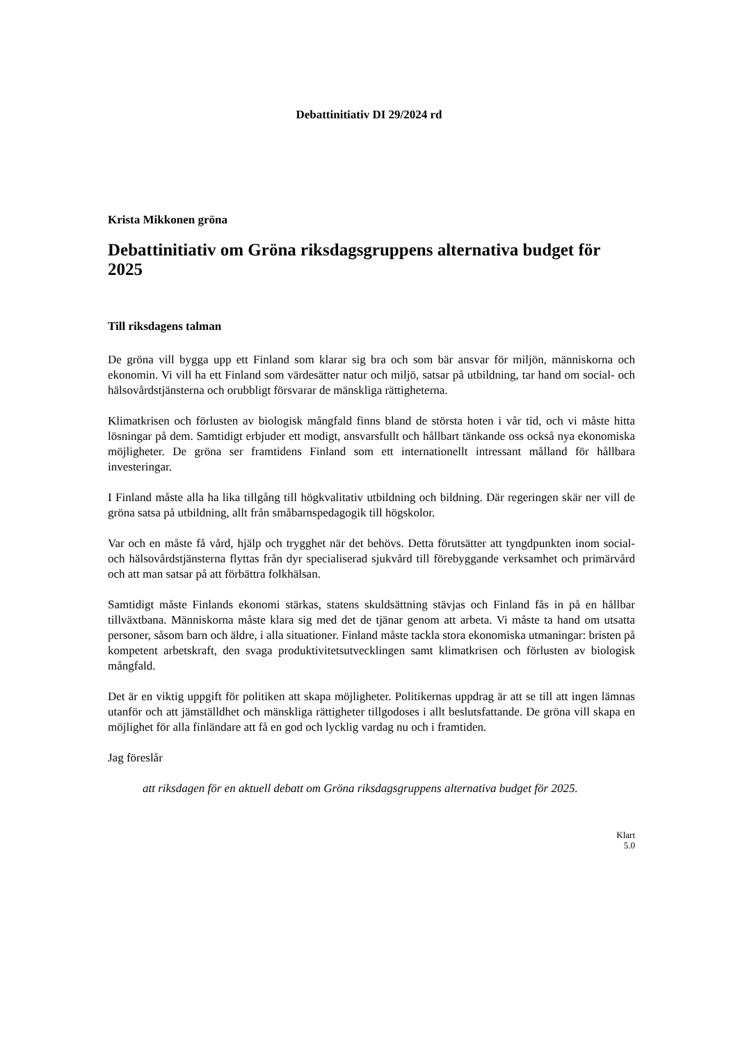Debattinitiativ DI 29/2024 rd
Krista Mikkonen gröna
Debattinitiativ om Gröna riksdagsgruppens alternativa budget för 2025
Till riksdagens talman
De gröna vill bygga upp ett Finland som klarar sig bra och som bär ansvar för miljön, människ­orna och ekonomin. Vi vill ha ett Finland som värdesätter natur och miljö, satsar på utbildning, tar hand om social- och hälsovårdstjänsterna och orubbligt försvarar de mänskliga rättigheterna.
Klimatkrisen och förlusten av biologisk mångfald finns bland de största hoten i vår tid, och vi måste hitta lösningar på dem. Samtidigt erbjuder ett modigt, ansvarsfullt och hållbart tänkande oss också nya ekonomiska möjligheter. De gröna ser framtidens Finland som ett internationellt intressant målland för hållbara investeringar.
I Finland måste alla ha lika tillgång till högkvalitativ utbildning och bildning. Där regeringen skär ner vill de gröna satsa på utbildning, allt från småbarnspedagogik till högskolor.
Var och en måste få vård, hjälp och trygghet när det behövs. Detta förutsätter att tyngdpunkten inom social- och hälsovårdstjänsterna flyttas från dyr specialiserad sjukvård till förebyggande verksamhet och primärvård och att man satsar på att förbättra folkhälsan.
Samtidigt måste Finlands ekonomi stärkas, statens skuldsättning stävjas och Finland fås in på en hållbar tillväxtbana. Människorna måste klara sig med det de tjänar genom att arbeta. Vi måste ta hand om utsatta personer, såsom barn och äldre, i alla situationer. Finland måste tackla stora eko­nomiska utmaningar: bristen på kompetent arbetskraft, den svaga produktivitetsutvecklingen samt klimatkrisen och förlusten av biologisk mångfald.
Det är en viktig uppgift för politiken att skapa möjligheter. Politikernas uppdrag är att se till att ingen lämnas utanför och att jämställdhet och mänskliga rättigheter tillgodoses i allt besluts­fat­tande. De gröna vill skapa en möjlighet för alla finländare att få en god och lycklig vardag nu och i framtiden.
Jag föreslår
att riksdagen för en aktuell debatt om Gröna riksdagsgruppens alternativa budget för 2025.
Klart
5.0